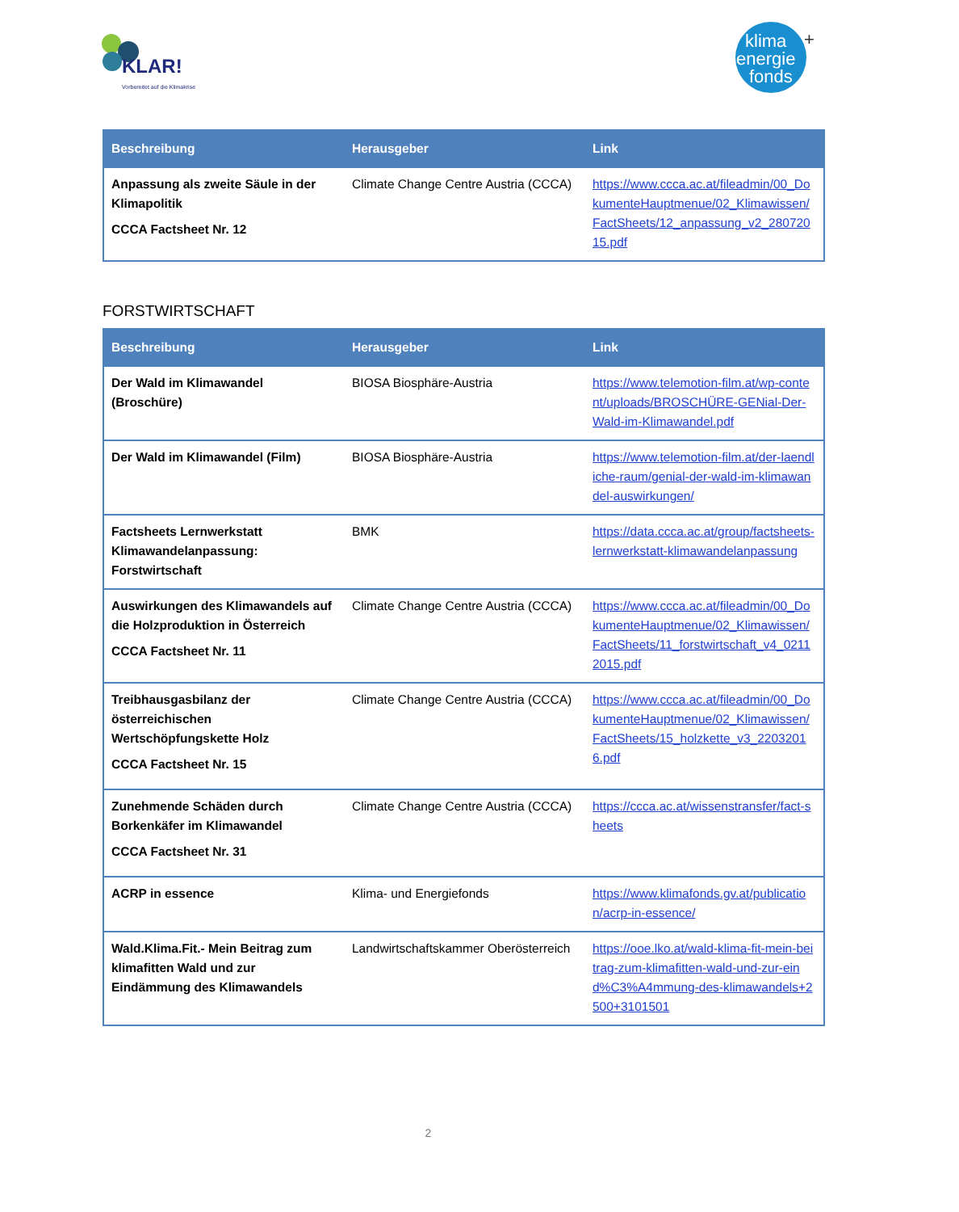KLAR!
Vorbereitet auf die Klimakrise
klima
energie
fonds
+
| Beschreibung | Herausgeber | Link |
| --- | --- | --- |
| Anpassung als zweite Säule in der Klimapolitik CCCA Factsheet Nr. 12 | Climate Change Centre Austria (CCCA) | https://www.ccca.ac.at/fileadmin/00_DokumenteHauptmenue/02_Klimawissen/FactSheets/12_anpassung_v2_28072015.pdf |
FORSTWIRTSCHAFT
| Beschreibung | Herausgeber | Link |
| --- | --- | --- |
| Der Wald im Klimawandel (Broschüre) | BIOSA Biosphäre-Austria | https://www.telemotion-film.at/wp-content/uploads/BROSCHÜRE-GENial-Der-Wald-im-Klimawandel.pdf |
| Der Wald im Klimawandel (Film) | BIOSA Biosphäre-Austria | https://www.telemotion-film.at/der-laendliche-raum/genial-der-wald-im-klimawandel-auswirkungen/ |
| Factsheets Lernwerkstatt Klimawandelanpassung: Forstwirtschaft | BMK | https://data.ccca.ac.at/group/factsheets-lernwerkstatt-klimawandelanpassung |
| Auswirkungen des Klimawandels auf die Holzproduktion in Österreich CCCA Factsheet Nr. 11 | Climate Change Centre Austria (CCCA) | https://www.ccca.ac.at/fileadmin/00_DokumenteHauptmenue/02_Klimawissen/FactSheets/11_forstwirtschaft_v4_02112015.pdf |
| Treibhausgasbilanz der österreichischen Wertschöpfungskette Holz CCCA Factsheet Nr. 15 | Climate Change Centre Austria (CCCA) | https://www.ccca.ac.at/fileadmin/00_DokumenteHauptmenue/02_Klimawissen/FactSheets/15_holzkette_v3_22032016.pdf |
| Zunehmende Schäden durch Borkenkäfer im Klimawandel CCCA Factsheet Nr. 31 | Climate Change Centre Austria (CCCA) | https://ccca.ac.at/wissenstransfer/fact-sheets |
| ACRP in essence | Klima- und Energiefonds | https://www.klimafonds.gv.at/publication/acrp-in-essence/ |
| Wald.Klima.Fit.- Mein Beitrag zum klimafitten Wald und zur Eindämmung des Klimawandels | Landwirtschaftskammer Oberösterreich | https://ooe.lko.at/wald-klima-fit-mein-beitrag-zum-klimafitten-wald-und-zur-eind%C3%A4mmung-des-klimawandels+2500+3101501 |
2